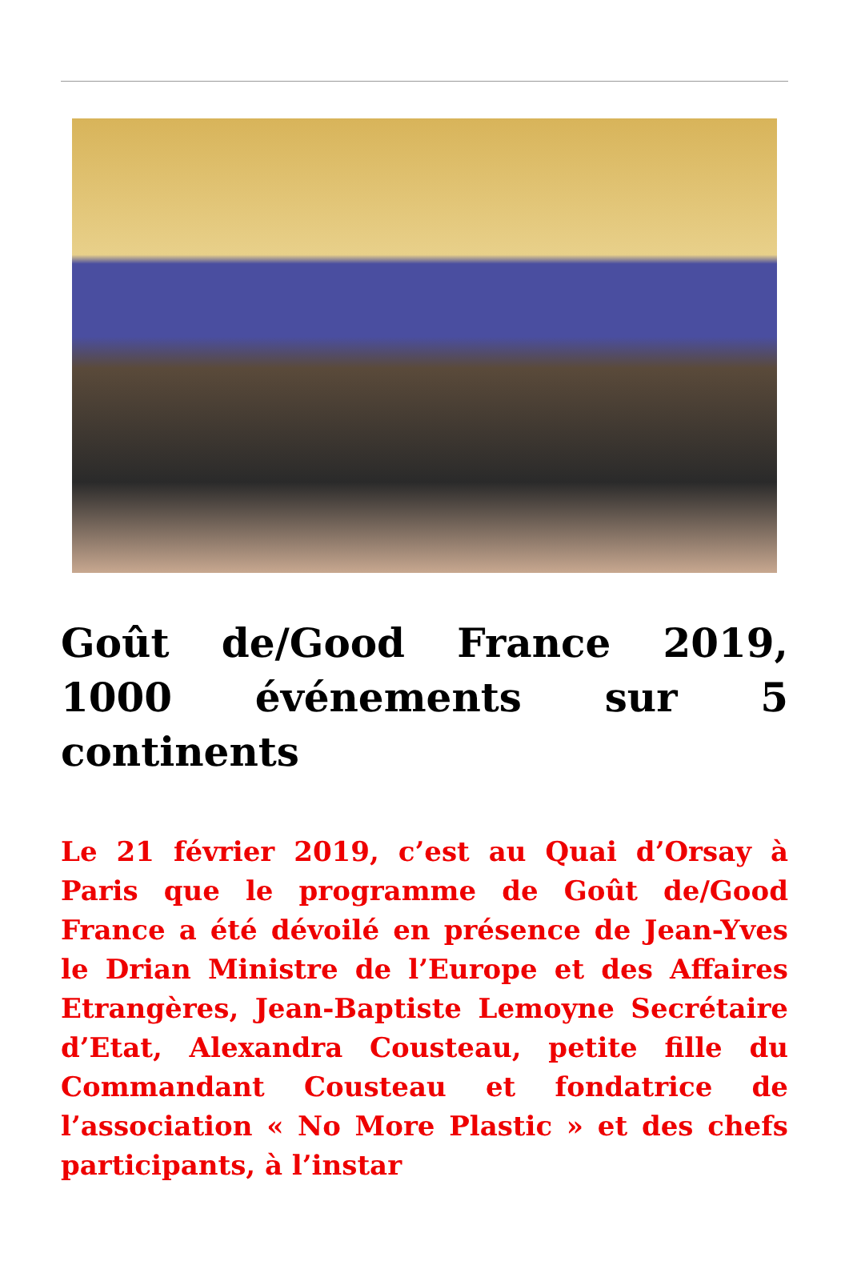Goût de/Good France 2019, 1000 événements sur 5 continents
Le 21 février 2019, c’est au Quai d’Orsay à Paris que le programme de Goût de/Good France a été dévoilé en présence de Jean-Yves le Drian Ministre de l’Europe et des Affaires Etrangères, Jean-Baptiste Lemoyne Secrétaire d’Etat, Alexandra Cousteau, petite fille du Commandant Cousteau et fondatrice de l’association « No More Plastic » et des chefs participants, à l’instar